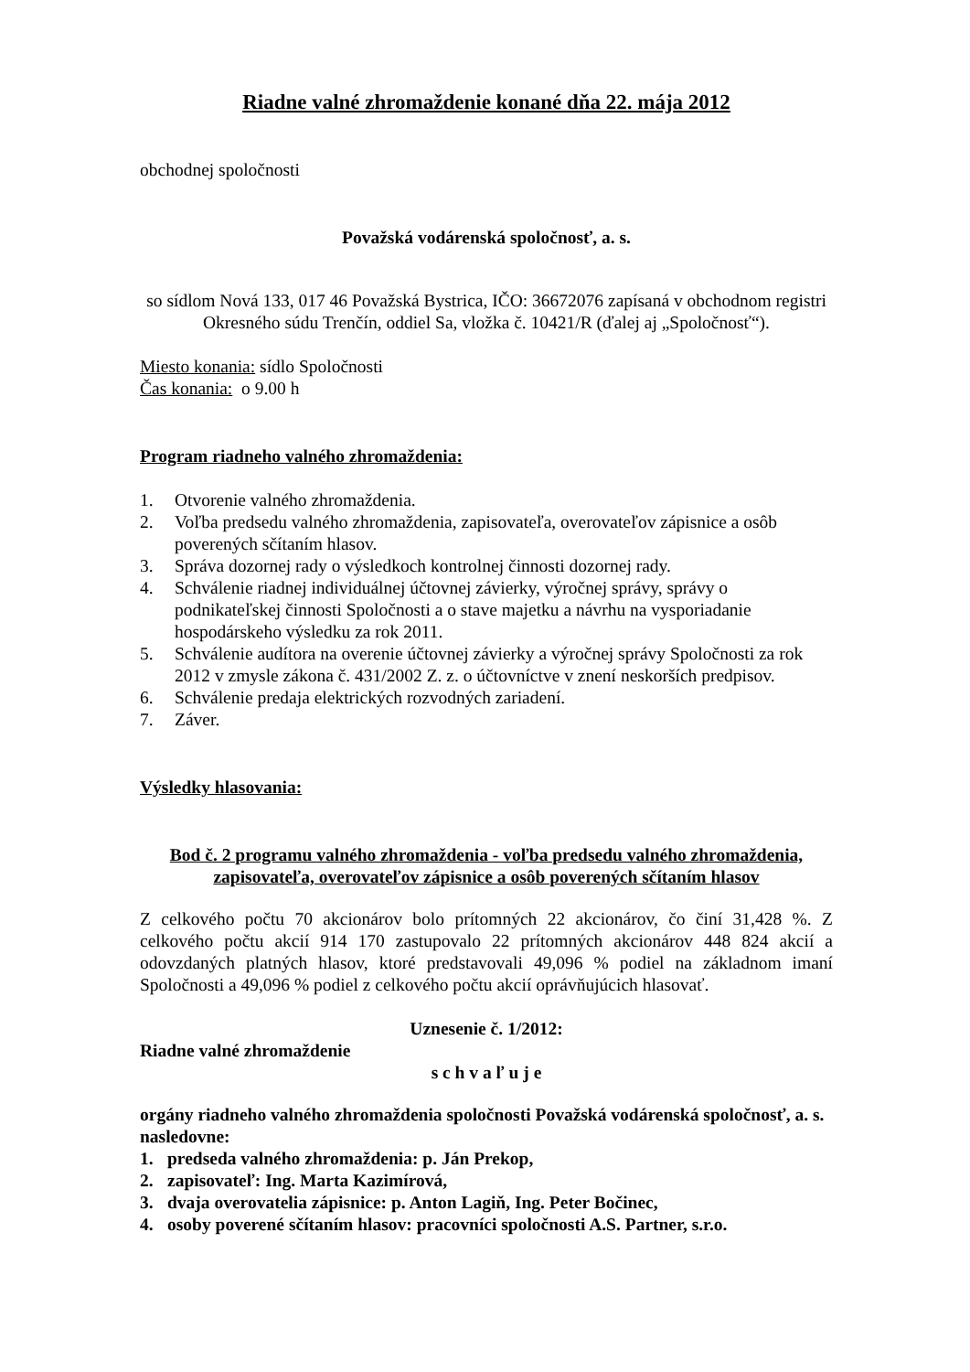Riadne valné zhromaždenie konané dňa 22. mája 2012
obchodnej spoločnosti
Považská vodárenská spoločnosť, a. s.
so sídlom Nová 133, 017 46 Považská Bystrica, IČO: 36672076 zapísaná v obchodnom registri Okresného súdu Trenčín, oddiel Sa, vložka č. 10421/R (ďalej aj „Spoločnosť“).
Miesto konania: sídlo Spoločnosti
Čas konania: o 9.00 h
Program riadneho valného zhromaždenia:
1. Otvorenie valného zhromaždenia.
2. Voľba predsedu valného zhromaždenia, zapisovateľa, overovateľov zápisnice a osôb poverených sčítaním hlasov.
3. Správa dozornej rady o výsledkoch kontrolnej činnosti dozornej rady.
4. Schválenie riadnej individuálnej účtovnej závierky, výročnej správy, správy o podnikateľskej činnosti Spoločnosti a o stave majetku a návrhu na vysporiadanie hospodárskeho výsledku za rok 2011.
5. Schválenie audítora na overenie účtovnej závierky a výročnej správy Spoločnosti za rok 2012 v zmysle zákona č. 431/2002 Z. z. o účtovníctve v znení neskorších predpisov.
6. Schválenie predaja elektrických rozvodných zariadení.
7. Záver.
Výsledky hlasovania:
Bod č. 2 programu valného zhromaždenia - voľba predsedu valného zhromaždenia, zapisovateľa, overovateľov zápisnice a osôb poverených sčítaním hlasov
Z celkového počtu 70 akcionárov bolo prítomných 22 akcionárov, čo činí 31,428 %. Z celkového počtu akcií 914 170 zastupovalo 22 prítomných akcionárov 448 824 akcií a odovzdaných platných hlasov, ktoré predstavovali 49,096 % podiel na základnom imaní Spoločnosti a 49,096 % podiel z celkového počtu akcií oprávňujúcich hlasovať.
Uznesenie č. 1/2012:
Riadne valné zhromaždenie
s c h v a ľ u j e
orgány riadneho valného zhromaždenia spoločnosti Považská vodárenská spoločnosť, a. s. nasledovne:
1. predseda valného zhromaždenia: p. Ján Prekop,
2. zapisovateľ: Ing. Marta Kazimírová,
3. dvaja overovatelia zápisnice: p. Anton Lagiň, Ing. Peter Bočinec,
4. osoby poverené sčítaním hlasov: pracovníci spoločnosti A.S. Partner, s.r.o.